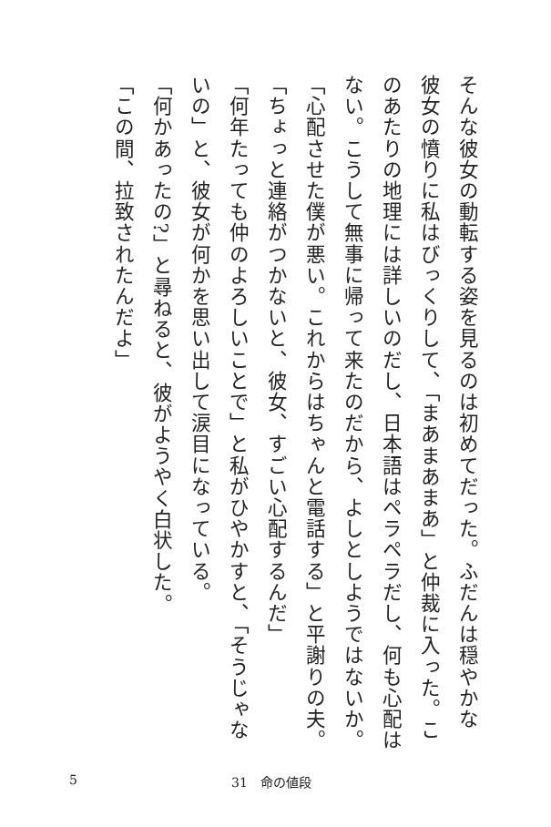そんな彼女の動転する姿を見るのは初めてだった。ふだんは穏やかな
彼女の憤りに私はびっくりして、「まあまあまあ」と仲裁に入った。こ
のあたりの地理には詳しいのだし、日本語はペラペラだし、何も心配は
ない。こうして無事に帰って来たのだから、よしとしようではないか。
「心配させた僕が悪い。これからはちゃんと電話する」と平謝りの夫。
「ちょっと連絡がつかないと、彼女、すごい心配するんだ」
「何年たっても仲のよろしいことで」と私がひやかすと、「そうじゃな
いの」と、彼女が何かを思い出して涙目になっている。
「何かあったの?」と尋ねると、彼がようやく白状した。
「この間、拉致されたんだよ」
5 31　命の値段